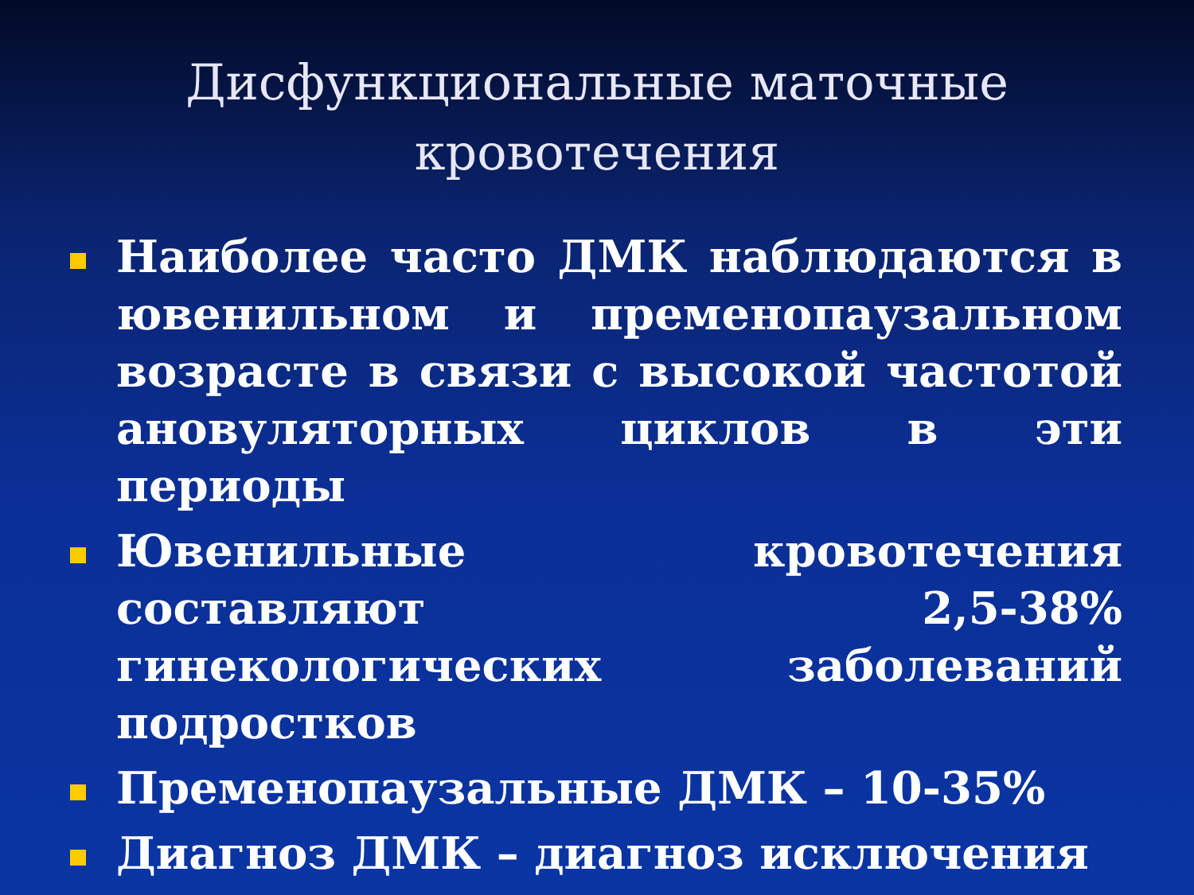Дисфункциональные маточные кровотечения
Наиболее часто ДМК наблюдаются в ювенильном и пременопаузальном возрасте в связи с высокой частотой ановуляторных циклов в эти периоды
Ювенильные кровотечения составляют 2,5-38% гинекологических заболеваний подростков
Пременопаузальные ДМК – 10-35%
Диагноз ДМК – диагноз исключения